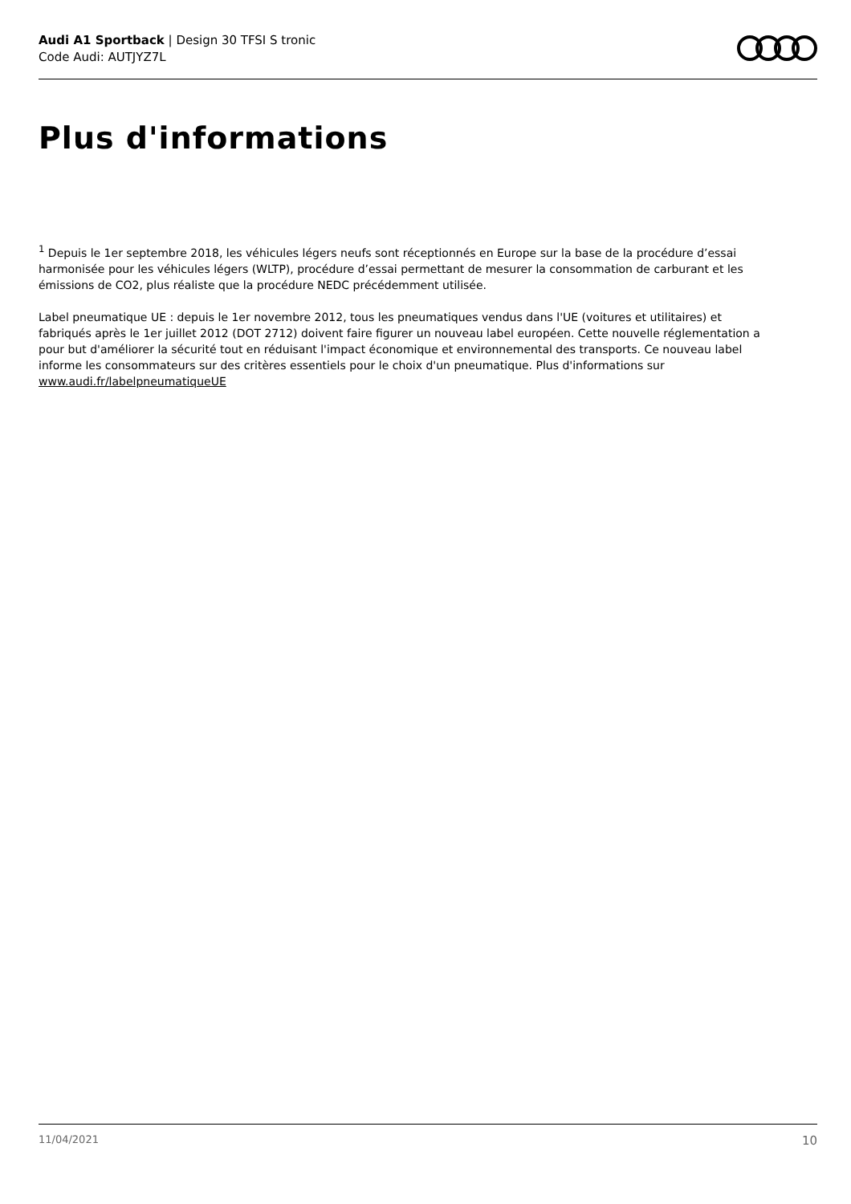Audi A1 Sportback | Design 30 TFSI S tronic
Code Audi: AUTJYZ7L
Plus d'informations
<sup>1</sup> Depuis le 1er septembre 2018, les véhicules légers neufs sont réceptionnés en Europe sur la base de la procédure d’essai harmonisée pour les véhicules légers (WLTP), procédure d’essai permettant de mesurer la consommation de carburant et les émissions de CO2, plus réaliste que la procédure NEDC précédemment utilisée.
Label pneumatique UE : depuis le 1er novembre 2012, tous les pneumatiques vendus dans l'UE (voitures et utilitaires) et fabriqués après le 1er juillet 2012 (DOT 2712) doivent faire figurer un nouveau label européen. Cette nouvelle réglementation a pour but d'améliorer la sécurité tout en réduisant l'impact économique et environnemental des transports. Ce nouveau label informe les consommateurs sur des critères essentiels pour le choix d'un pneumatique. Plus d'informations sur www.audi.fr/labelpneumatiqueUE
11/04/2021 10